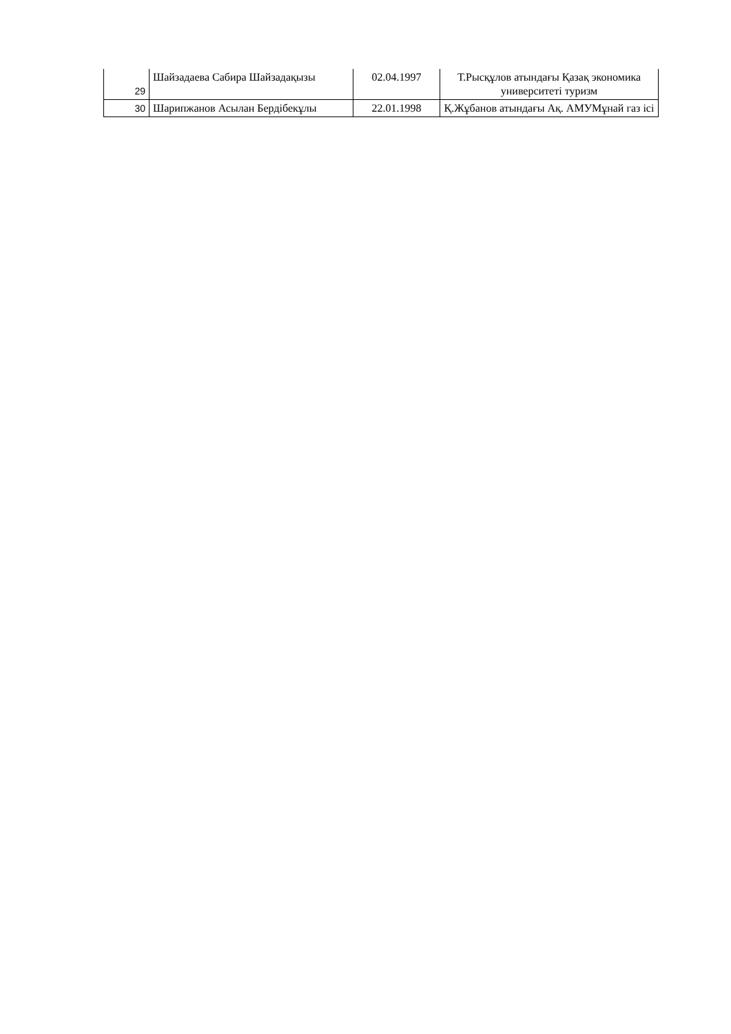| 29 | Шайзадаева Сабира Шайзадақызы | 02.04.1997 | Т.Рысқұлов атындағы Қазақ экономика университеті туризм |
| 30 | Шарипжанов Асылан Бердібекұлы | 22.01.1998 | Қ.Жұбанов атындағы Ақ. АМУМұнай газ ісі |